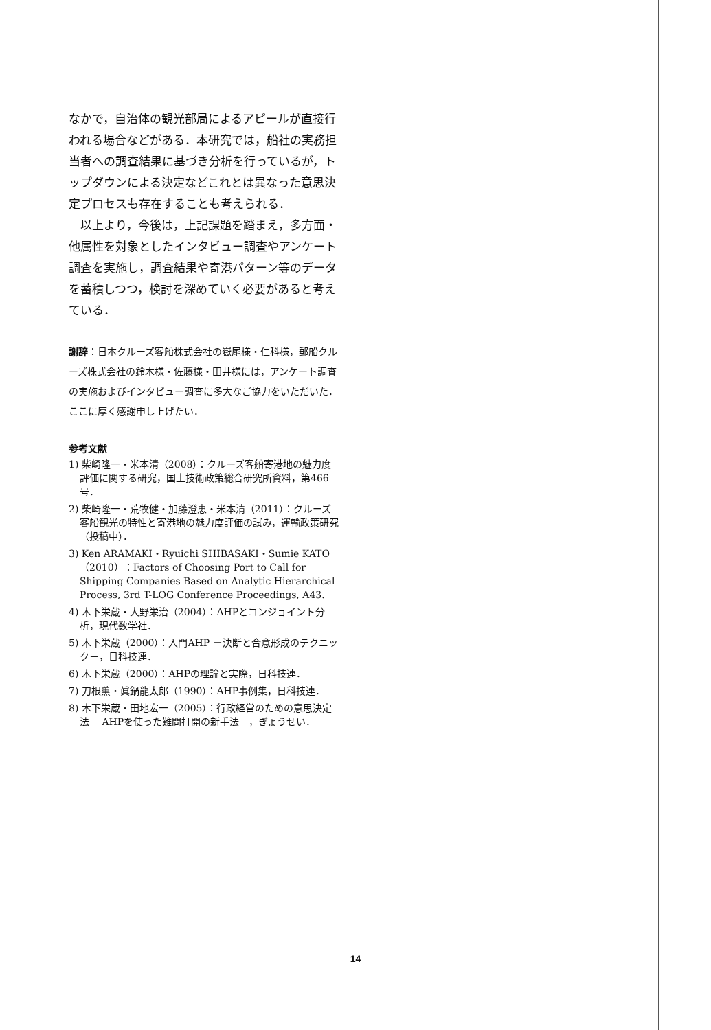なかで，自治体の観光部局によるアピールが直接行われる場合などがある．本研究では，船社の実務担当者への調査結果に基づき分析を行っているが，トップダウンによる決定などこれとは異なった意思決定プロセスも存在することも考えられる．
　以上より，今後は，上記課題を踏まえ，多方面・他属性を対象としたインタビュー調査やアンケート調査を実施し，調査結果や寄港パターン等のデータを蓄積しつつ，検討を深めていく必要があると考えている．
謝辞：日本クルーズ客船株式会社の嶽尾様・仁科様，郵船クルーズ株式会社の鈴木様・佐藤様・田井様には，アンケート調査の実施およびインタビュー調査に多大なご協力をいただいた．ここに厚く感謝申し上げたい．
参考文献
1) 柴崎隆一・米本清（2008）：クルーズ客船寄港地の魅力度評価に関する研究，国土技術政策総合研究所資料，第466号．
2) 柴崎隆一・荒牧健・加藤澄恵・米本清（2011）：クルーズ客船観光の特性と寄港地の魅力度評価の試み，運輸政策研究（投稿中）．
3) Ken ARAMAKI・Ryuichi SHIBASAKI・Sumie KATO（2010）：Factors of Choosing Port to Call for Shipping Companies Based on Analytic Hierarchical Process, 3rd T-LOG Conference Proceedings, A43.
4) 木下栄蔵・大野栄治（2004）：AHPとコンジョイント分析，現代数学社．
5) 木下栄蔵（2000）：入門AHP －決断と合意形成のテクニック－，日科技連．
6) 木下栄蔵（2000）：AHPの理論と実際，日科技連．
7) 刀根薫・眞鍋龍太郎（1990）：AHP事例集，日科技連．
8) 木下栄蔵・田地宏一（2005）：行政経営のための意思決定法 －AHPを使った難問打開の新手法－，ぎょうせい．
14